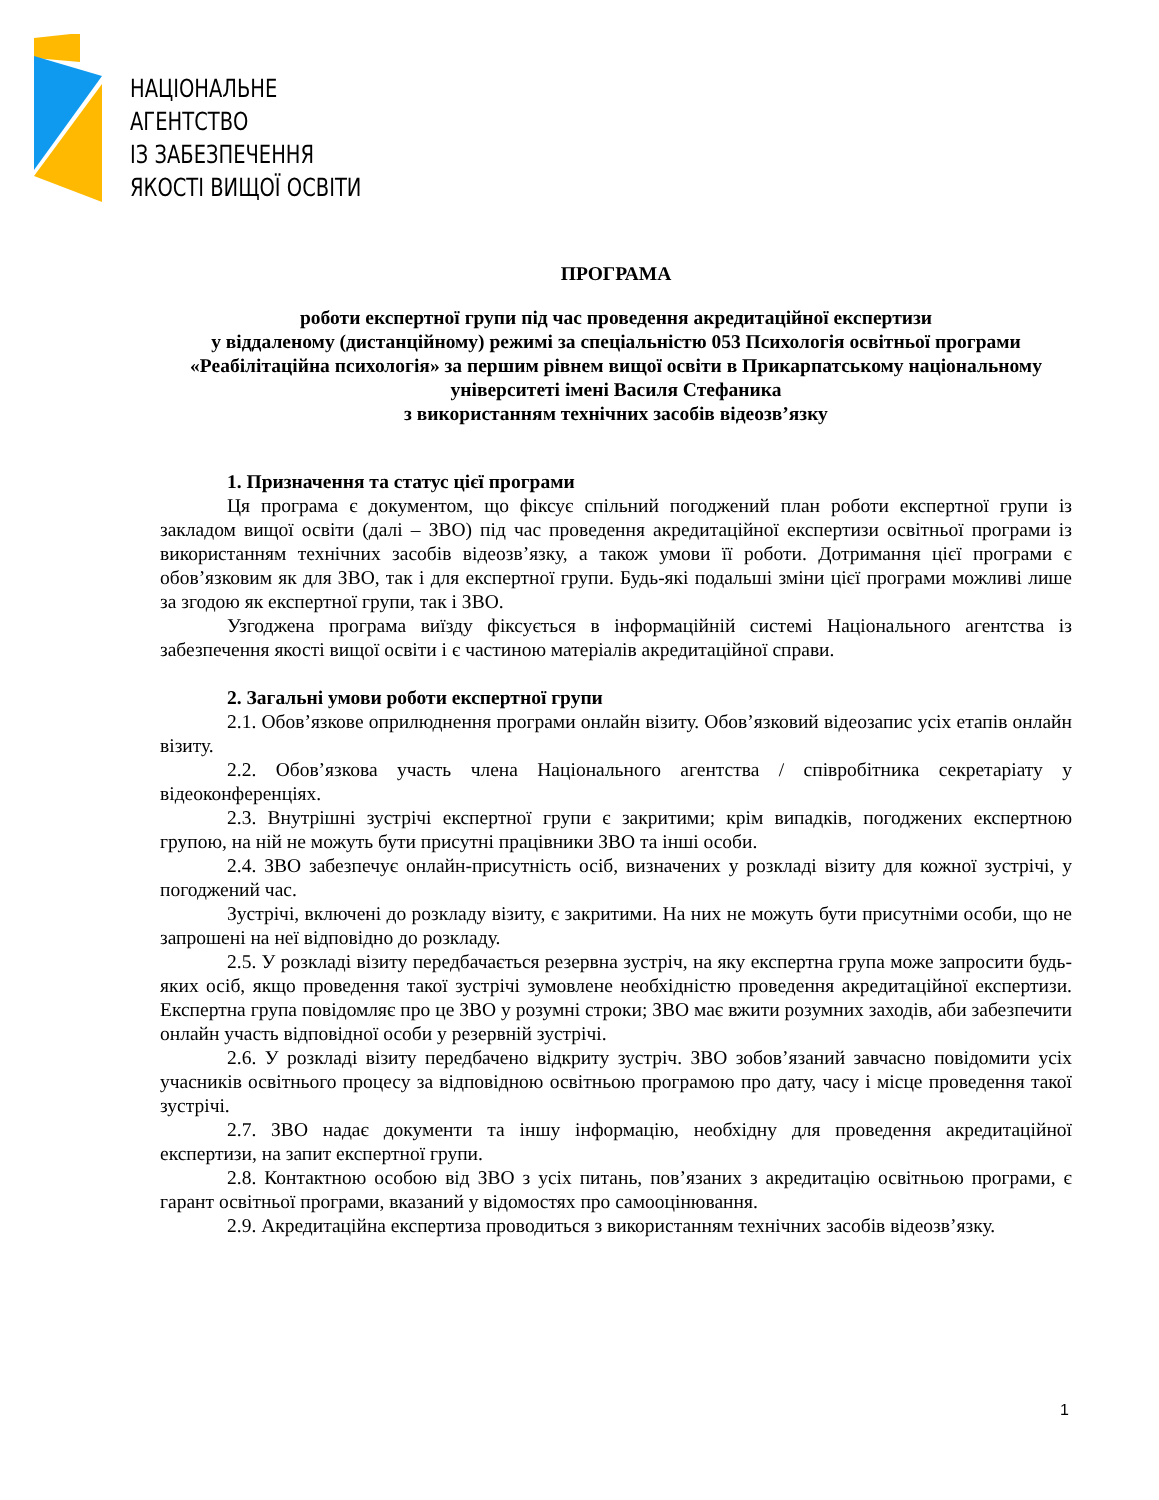НАЦІОНАЛЬНЕ
АГЕНТСТВО
ІЗ ЗАБЕЗПЕЧЕННЯ
ЯКОСТІ ВИЩОЇ ОСВІТИ
ПРОГРАМА
роботи експертної групи під час проведення акредитаційної експертизи
у віддаленому (дистанційному) режимі за спеціальністю 053 Психологія освітньої програми «Реабілітаційна психологія» за першим рівнем вищої освіти в Прикарпатському національному університеті імені Василя Стефаника
з використанням технічних засобів відеозв’язку
1. Призначення та статус цієї програми
Ця програма є документом, що фіксує спільний погоджений план роботи експертної групи із закладом вищої освіти (далі – ЗВО) під час проведення акредитаційної експертизи освітньої програми із використанням технічних засобів відеозв’язку, а також умови її роботи. Дотримання цієї програми є обов’язковим як для ЗВО, так і для експертної групи. Будь-які подальші зміни цієї програми можливі лише за згодою як експертної групи, так і ЗВО.
Узгоджена програма виїзду фіксується в інформаційній системі Національного агентства із забезпечення якості вищої освіти і є частиною матеріалів акредитаційної справи.
2. Загальні умови роботи експертної групи
2.1. Обов’язкове оприлюднення програми онлайн візиту. Обов’язковий відеозапис усіх етапів онлайн візиту.
2.2. Обов’язкова участь члена Національного агентства / співробітника секретаріату у відеоконференціях.
2.3. Внутрішні зустрічі експертної групи є закритими; крім випадків, погоджених експертною групою, на ній не можуть бути присутні працівники ЗВО та інші особи.
2.4. ЗВО забезпечує онлайн-присутність осіб, визначених у розкладі візиту для кожної зустрічі, у погоджений час.
Зустрічі, включені до розкладу візиту, є закритими. На них не можуть бути присутніми особи, що не запрошені на неї відповідно до розкладу.
2.5. У розкладі візиту передбачається резервна зустріч, на яку експертна група може запросити будь-яких осіб, якщо проведення такої зустрічі зумовлене необхідністю проведення акредитаційної експертизи. Експертна група повідомляє про це ЗВО у розумні строки; ЗВО має вжити розумних заходів, аби забезпечити онлайн участь відповідної особи у резервній зустрічі.
2.6. У розкладі візиту передбачено відкриту зустріч. ЗВО зобов’язаний завчасно повідомити усіх учасників освітнього процесу за відповідною освітньою програмою про дату, часу і місце проведення такої зустрічі.
2.7. ЗВО надає документи та іншу інформацію, необхідну для проведення акредитаційної експертизи, на запит експертної групи.
2.8. Контактною особою від ЗВО з усіх питань, пов’язаних з акредитацію освітньою програми, є гарант освітньої програми, вказаний у відомостях про самооцінювання.
2.9. Акредитаційна експертиза проводиться з використанням технічних засобів відеозв’язку.
1